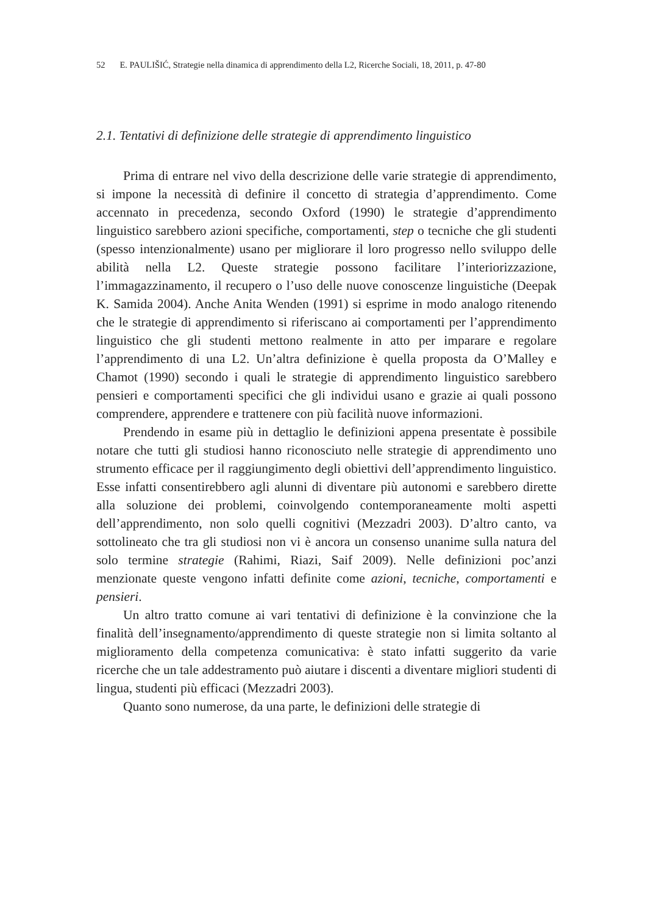52 E. PAULIŠIĆ, Strategie nella dinamica di apprendimento della L2, Ricerche Sociali, 18, 2011, p. 47-80
2.1. Tentativi di definizione delle strategie di apprendimento linguistico
Prima di entrare nel vivo della descrizione delle varie strategie di apprendimento, si impone la necessità di definire il concetto di strategia d’apprendimento. Come accennato in precedenza, secondo Oxford (1990) le strategie d’apprendimento linguistico sarebbero azioni specifiche, comportamenti, step o tecniche che gli studenti (spesso intenzionalmente) usano per migliorare il loro progresso nello sviluppo delle abilità nella L2. Queste strategie possono facilitare l’interiorizzazione, l’immagazzinamento, il recupero o l’uso delle nuove conoscenze linguistiche (Deepak K. Samida 2004). Anche Anita Wenden (1991) si esprime in modo analogo ritenendo che le strategie di apprendimento si riferiscano ai comportamenti per l’apprendimento linguistico che gli studenti mettono realmente in atto per imparare e regolare l’apprendimento di una L2. Un’altra definizione è quella proposta da O’Malley e Chamot (1990) secondo i quali le strategie di apprendimento linguistico sarebbero pensieri e comportamenti specifici che gli individui usano e grazie ai quali possono comprendere, apprendere e trattenere con più facilità nuove informazioni.
Prendendo in esame più in dettaglio le definizioni appena presentate è possibile notare che tutti gli studiosi hanno riconosciuto nelle strategie di apprendimento uno strumento efficace per il raggiungimento degli obiettivi dell’apprendimento linguistico. Esse infatti consentirebbero agli alunni di diventare più autonomi e sarebbero dirette alla soluzione dei problemi, coinvolgendo contemporaneamente molti aspetti dell’apprendimento, non solo quelli cognitivi (Mezzadri 2003). D’altro canto, va sottolineato che tra gli studiosi non vi è ancora un consenso unanime sulla natura del solo termine strategie (Rahimi, Riazi, Saif 2009). Nelle definizioni poc’anzi menzionate queste vengono infatti definite come azioni, tecniche, comportamenti e pensieri.
Un altro tratto comune ai vari tentativi di definizione è la convinzione che la finalità dell’insegnamento/apprendimento di queste strategie non si limita soltanto al miglioramento della competenza comunicativa: è stato infatti suggerito da varie ricerche che un tale addestramento può aiutare i discenti a diventare migliori studenti di lingua, studenti più efficaci (Mezzadri 2003).
Quanto sono numerose, da una parte, le definizioni delle strategie di